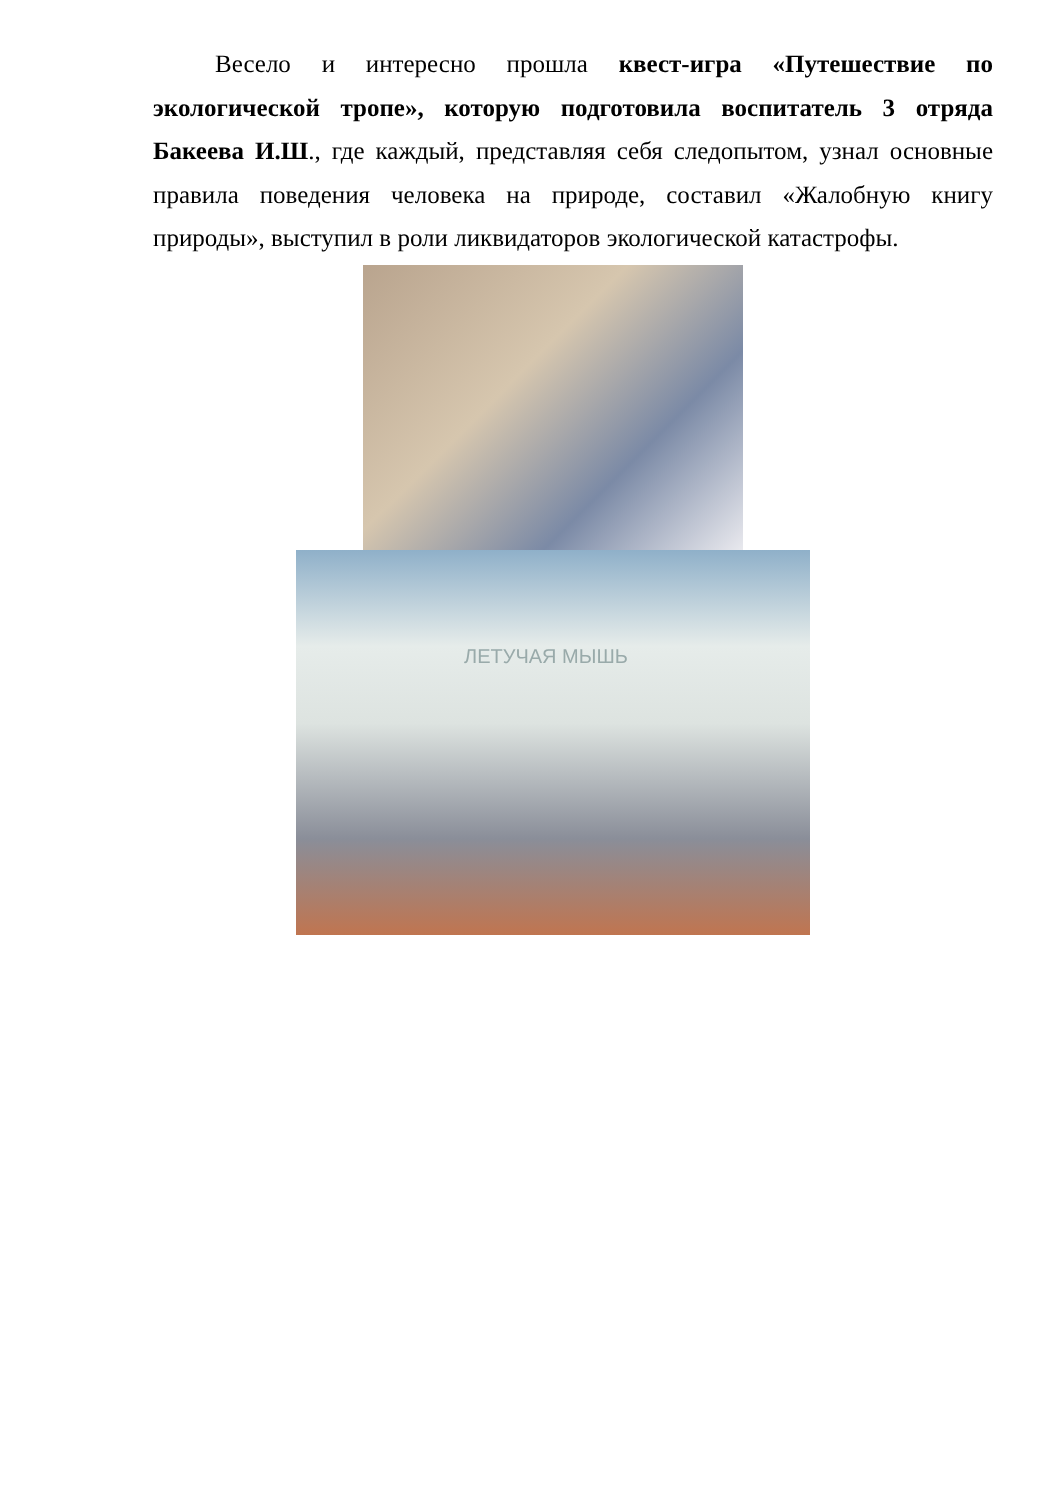Весело и интересно прошла квест-игра «Путешествие по экологической тропе», которую подготовила воспитатель 3 отряда Бакеева И.Ш., где каждый, представляя себя следопытом, узнал основные правила поведения человека на природе, составил «Жалобную книгу природы», выступил в роли ликвидаторов экологической катастрофы.
ЛЕТУЧАЯ МЫШЬ